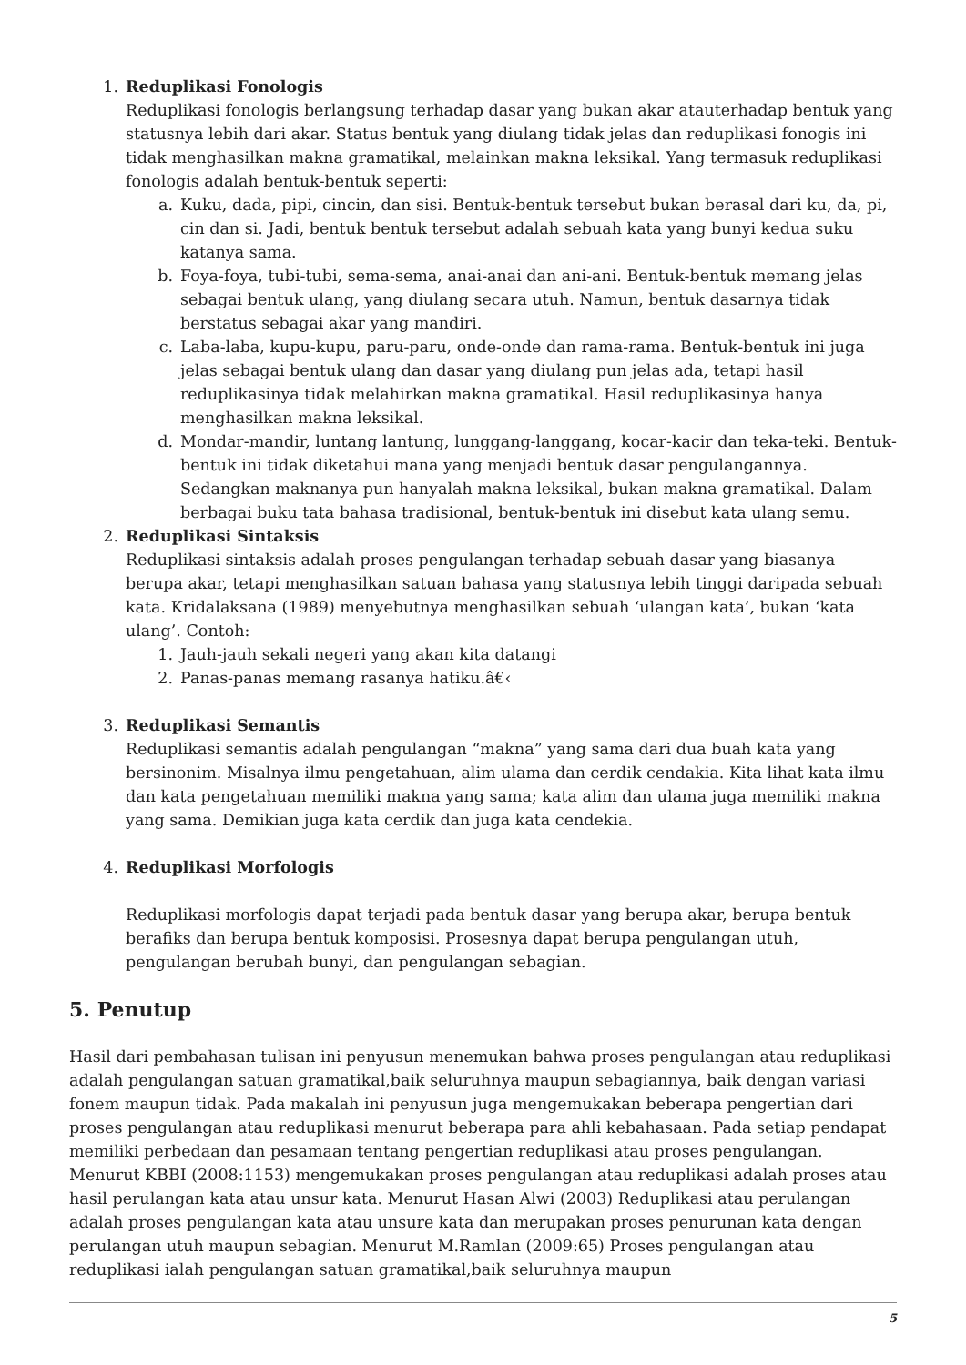1. Reduplikasi Fonologis
Reduplikasi fonologis berlangsung terhadap dasar yang bukan akar atauterhadap bentuk yang statusnya lebih dari akar. Status bentuk yang diulang tidak jelas dan reduplikasi fonogis ini tidak menghasilkan makna gramatikal, melainkan makna leksikal. Yang termasuk reduplikasi fonologis adalah bentuk-bentuk seperti:
a. Kuku, dada, pipi, cincin, dan sisi. Bentuk-bentuk tersebut bukan berasal dari ku, da, pi, cin dan si. Jadi, bentuk bentuk tersebut adalah sebuah kata yang bunyi kedua suku katanya sama.
b. Foya-foya, tubi-tubi, sema-sema, anai-anai dan ani-ani. Bentuk-bentuk memang jelas sebagai bentuk ulang, yang diulang secara utuh. Namun, bentuk dasarnya tidak berstatus sebagai akar yang mandiri.
c. Laba-laba, kupu-kupu, paru-paru, onde-onde dan rama-rama. Bentuk-bentuk ini juga jelas sebagai bentuk ulang dan dasar yang diulang pun jelas ada, tetapi hasil reduplikasinya tidak melahirkan makna gramatikal. Hasil reduplikasinya hanya menghasilkan makna leksikal.
d. Mondar-mandir, luntang lantung, lunggang-langgang, kocar-kacir dan teka-teki. Bentuk-bentuk ini tidak diketahui mana yang menjadi bentuk dasar pengulangannya. Sedangkan maknanya pun hanyalah makna leksikal, bukan makna gramatikal. Dalam berbagai buku tata bahasa tradisional, bentuk-bentuk ini disebut kata ulang semu.
2. Reduplikasi Sintaksis
Reduplikasi sintaksis adalah proses pengulangan terhadap sebuah dasar yang biasanya berupa akar, tetapi menghasilkan satuan bahasa yang statusnya lebih tinggi daripada sebuah kata. Kridalaksana (1989) menyebutnya menghasilkan sebuah ‘ulangan kata’, bukan ‘kata ulang’. Contoh:
1. Jauh-jauh sekali negeri yang akan kita datangi
2. Panas-panas memang rasanya hatiku.â€‹
3. Reduplikasi Semantis
Reduplikasi semantis adalah pengulangan “makna” yang sama dari dua buah kata yang bersinonim. Misalnya ilmu pengetahuan, alim ulama dan cerdik cendakia. Kita lihat kata ilmu dan kata pengetahuan memiliki makna yang sama; kata alim dan ulama juga memiliki makna yang sama. Demikian juga kata cerdik dan juga kata cendekia.
4. Reduplikasi Morfologis
Reduplikasi morfologis dapat terjadi pada bentuk dasar yang berupa akar, berupa bentuk berafiks dan berupa bentuk komposisi. Prosesnya dapat berupa pengulangan utuh, pengulangan berubah bunyi, dan pengulangan sebagian.
5. Penutup
Hasil dari pembahasan tulisan ini penyusun menemukan bahwa proses pengulangan atau reduplikasi adalah pengulangan satuan gramatikal,baik seluruhnya maupun sebagiannya, baik dengan variasi fonem maupun tidak. Pada makalah ini penyusun juga mengemukakan beberapa pengertian dari proses pengulangan atau reduplikasi menurut beberapa para ahli kebahasaan. Pada setiap pendapat memiliki perbedaan dan pesamaan tentang pengertian reduplikasi atau proses pengulangan. Menurut KBBI (2008:1153) mengemukakan proses pengulangan atau reduplikasi adalah proses atau hasil perulangan kata atau unsur kata. Menurut Hasan Alwi (2003) Reduplikasi atau perulangan adalah proses pengulangan kata atau unsure kata dan merupakan proses penurunan kata dengan perulangan utuh maupun sebagian. Menurut M.Ramlan (2009:65) Proses pengulangan atau reduplikasi ialah pengulangan satuan gramatikal,baik seluruhnya maupun
5